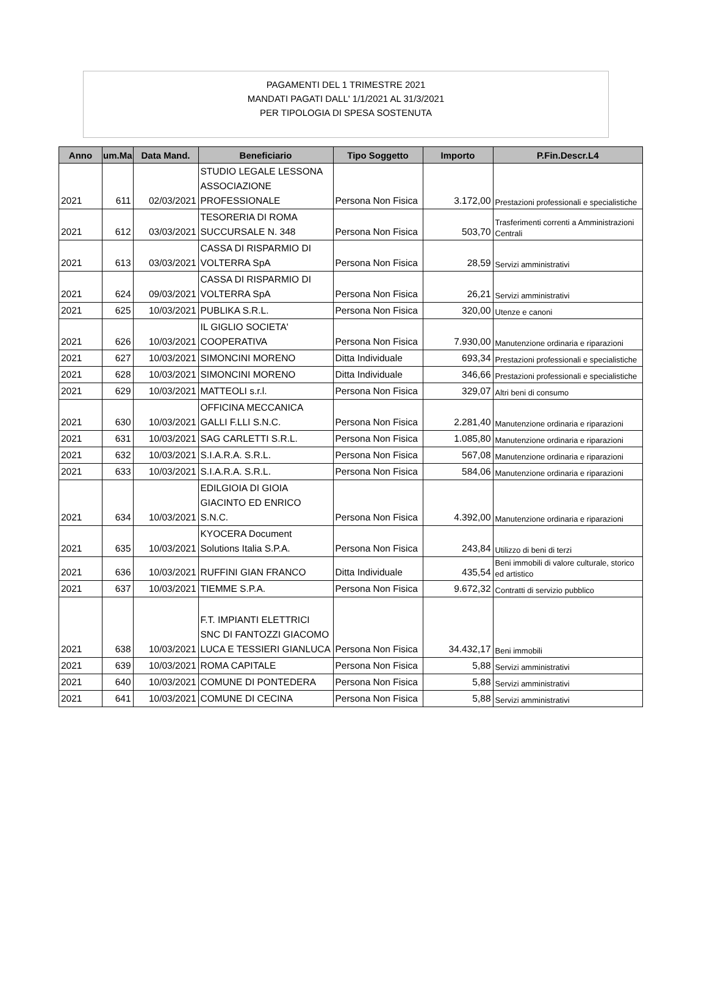PAGAMENTI DEL 1 TRIMESTRE 2021
MANDATI PAGATI DALL' 1/1/2021 AL 31/3/2021
PER TIPOLOGIA DI SPESA SOSTENUTA
| Anno | um.Ma | Data Mand. | Beneficiario | Tipo Soggetto | Importo | P.Fin.Descr.L4 |
| --- | --- | --- | --- | --- | --- | --- |
| 2021 | 611 | 02/03/2021 | STUDIO LEGALE LESSONA ASSOCIAZIONE PROFESSIONALE | Persona Non Fisica | 3.172,00 | Prestazioni professionali e specialistiche |
| 2021 | 612 | 03/03/2021 | TESORERIA DI ROMA SUCCURSALE N. 348 | Persona Non Fisica | 503,70 | Trasferimenti correnti a Amministrazioni Centrali |
| 2021 | 613 | 03/03/2021 | CASSA DI RISPARMIO DI VOLTERRA SpA | Persona Non Fisica | 28,59 | Servizi amministrativi |
| 2021 | 624 | 09/03/2021 | CASSA DI RISPARMIO DI VOLTERRA SpA | Persona Non Fisica | 26,21 | Servizi amministrativi |
| 2021 | 625 | 10/03/2021 | PUBLIKA S.R.L. | Persona Non Fisica | 320,00 | Utenze e canoni |
| 2021 | 626 | 10/03/2021 | IL GIGLIO SOCIETA' COOPERATIVA | Persona Non Fisica | 7.930,00 | Manutenzione ordinaria e riparazioni |
| 2021 | 627 | 10/03/2021 | SIMONCINI MORENO | Ditta Individuale | 693,34 | Prestazioni professionali e specialistiche |
| 2021 | 628 | 10/03/2021 | SIMONCINI MORENO | Ditta Individuale | 346,66 | Prestazioni professionali e specialistiche |
| 2021 | 629 | 10/03/2021 | MATTEOLI s.r.l. | Persona Non Fisica | 329,07 | Altri beni di consumo |
| 2021 | 630 | 10/03/2021 | OFFICINA MECCANICA GALLI F.LLI S.N.C. | Persona Non Fisica | 2.281,40 | Manutenzione ordinaria e riparazioni |
| 2021 | 631 | 10/03/2021 | SAG CARLETTI S.R.L. | Persona Non Fisica | 1.085,80 | Manutenzione ordinaria e riparazioni |
| 2021 | 632 | 10/03/2021 | S.I.A.R.A. S.R.L. | Persona Non Fisica | 567,08 | Manutenzione ordinaria e riparazioni |
| 2021 | 633 | 10/03/2021 | S.I.A.R.A. S.R.L. | Persona Non Fisica | 584,06 | Manutenzione ordinaria e riparazioni |
| 2021 | 634 | 10/03/2021 | EDILGIOIA DI GIOIA GIACINTO ED ENRICO S.N.C. | Persona Non Fisica | 4.392,00 | Manutenzione ordinaria e riparazioni |
| 2021 | 635 | 10/03/2021 | KYOCERA Document Solutions Italia S.P.A. | Persona Non Fisica | 243,84 | Utilizzo di beni di terzi |
| 2021 | 636 | 10/03/2021 | RUFFINI GIAN FRANCO | Ditta Individuale | 435,54 | Beni immobili di valore culturale, storico ed artistico |
| 2021 | 637 | 10/03/2021 | TIEMME S.P.A. | Persona Non Fisica | 9.672,32 | Contratti di servizio pubblico |
| 2021 | 638 | 10/03/2021 | F.T. IMPIANTI ELETTRICI SNC DI FANTOZZI GIACOMO LUCA E TESSIERI GIANLUCA | Persona Non Fisica | 34.432,17 | Beni immobili |
| 2021 | 639 | 10/03/2021 | ROMA CAPITALE | Persona Non Fisica | 5,88 | Servizi amministrativi |
| 2021 | 640 | 10/03/2021 | COMUNE DI PONTEDERA | Persona Non Fisica | 5,88 | Servizi amministrativi |
| 2021 | 641 | 10/03/2021 | COMUNE DI CECINA | Persona Non Fisica | 5,88 | Servizi amministrativi |